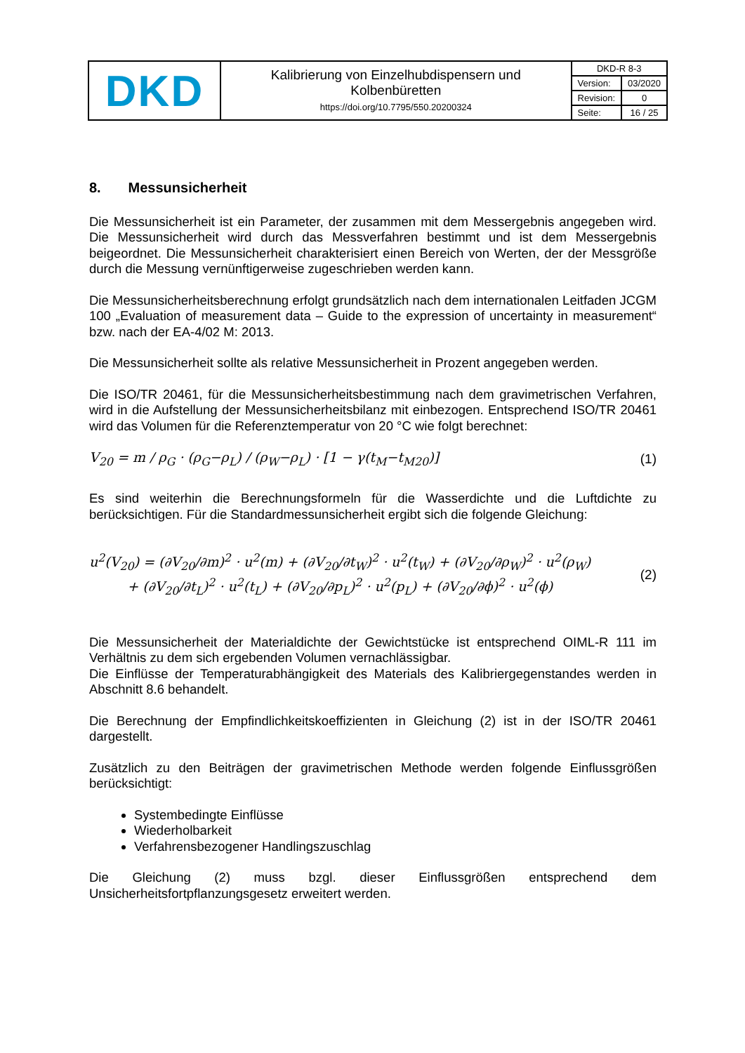| DKD | Kalibrierung von Einzelhubdispensern und Kolbenbüretten https://doi.org/10.7795/550.20200324 | DKD-R 8-3 | |
| | | Version: | 03/2020 |
| | | Revision: | 0 |
| | | Seite: | 16 / 25 |
8. Messunsicherheit
Die Messunsicherheit ist ein Parameter, der zusammen mit dem Messergebnis angegeben wird. Die Messunsicherheit wird durch das Messverfahren bestimmt und ist dem Messergebnis beigeordnet. Die Messunsicherheit charakterisiert einen Bereich von Werten, der der Messgröße durch die Messung vernünftigerweise zugeschrieben werden kann.
Die Messunsicherheitsberechnung erfolgt grundsätzlich nach dem internationalen Leitfaden JCGM 100 „Evaluation of measurement data – Guide to the expression of uncertainty in measurement“ bzw. nach der EA-4/02 M: 2013.
Die Messunsicherheit sollte als relative Messunsicherheit in Prozent angegeben werden.
Die ISO/TR 20461, für die Messunsicherheitsbestimmung nach dem gravimetrischen Verfahren, wird in die Aufstellung der Messunsicherheitsbilanz mit einbezogen. Entsprechend ISO/TR 20461 wird das Volumen für die Referenztemperatur von 20 °C wie folgt berechnet:
V<sub>20</sub> = m / ρ<sub>G</sub> · (ρ<sub>G</sub>−ρ<sub>L</sub>) / (ρ<sub>W</sub>−ρ<sub>L</sub>) · [1 − γ(t<sub>M</sub>−t<sub>M20</sub>)]
(1)
Es sind weiterhin die Berechnungsformeln für die Wasserdichte und die Luftdichte zu berücksichtigen. Für die Standardmessunsicherheit ergibt sich die folgende Gleichung:
u<sup>2</sup>(V<sub>20</sub>) = (∂V<sub>20</sub>/∂m)<sup>2</sup> · u<sup>2</sup>(m) + (∂V<sub>20</sub>/∂t<sub>W</sub>)<sup>2</sup> · u<sup>2</sup>(t<sub>W</sub>) + (∂V<sub>20</sub>/∂ρ<sub>W</sub>)<sup>2</sup> · u<sup>2</sup>(ρ<sub>W</sub>)
+ (∂V<sub>20</sub>/∂t<sub>L</sub>)<sup>2</sup> · u<sup>2</sup>(t<sub>L</sub>) + (∂V<sub>20</sub>/∂p<sub>L</sub>)<sup>2</sup> · u<sup>2</sup>(p<sub>L</sub>) + (∂V<sub>20</sub>/∂ϕ)<sup>2</sup> · u<sup>2</sup>(ϕ)
(2)
Die Messunsicherheit der Materialdichte der Gewichtstücke ist entsprechend OIML-R 111 im Verhältnis zu dem sich ergebenden Volumen vernachlässigbar.
Die Einflüsse der Temperaturabhängigkeit des Materials des Kalibriergegenstandes werden in Abschnitt 8.6 behandelt.
Die Berechnung der Empfindlichkeitskoeffizienten in Gleichung (2) ist in der ISO/TR 20461 dargestellt.
Zusätzlich zu den Beiträgen der gravimetrischen Methode werden folgende Einflussgrößen berücksichtigt:
Systembedingte Einflüsse
Wiederholbarkeit
Verfahrensbezogener Handlingszuschlag
Die Gleichung (2) muss bzgl. dieser Einflussgrößen entsprechend dem Unsicherheitsfortpflanzungsgesetz erweitert werden.